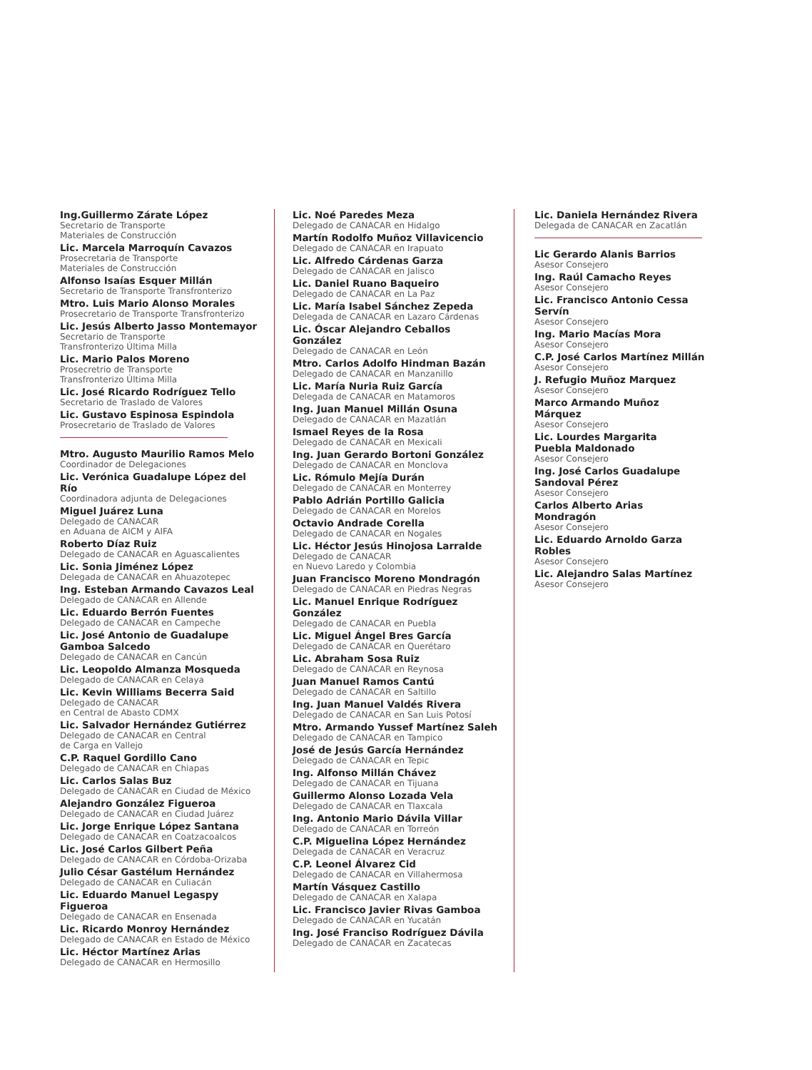Ing.Guillermo Zárate López
Secretario de Transporte
Materiales de Construcción
Lic. Marcela Marroquín Cavazos
Prosecretaria de Transporte
Materiales de Construcción
Alfonso Isaías Esquer Millán
Secretario de Transporte Transfronterizo
Mtro. Luis Mario Alonso Morales
Prosecretario de Transporte Transfronterizo
Lic. Jesús Alberto Jasso Montemayor
Secretario de Transporte
Transfronterizo Última Milla
Lic. Mario Palos Moreno
Prosecretrio de Transporte
Transfronterizo Última Milla
Lic. José Ricardo Rodríguez Tello
Secretario de Traslado de Valores
Lic. Gustavo Espinosa Espindola
Prosecretario de Traslado de Valores
Mtro. Augusto Maurilio Ramos Melo
Coordinador de Delegaciones
Lic. Verónica Guadalupe López del Río
Coordinadora adjunta de Delegaciones
Miguel Juárez Luna
Delegado de CANACAR
en Aduana de AICM y AIFA
Roberto Díaz Ruiz
Delegado de CANACAR en Aguascalientes
Lic. Sonia Jiménez López
Delegada de CANACAR en Ahuazotepec
Ing. Esteban Armando Cavazos Leal
Delegado de CANACAR en Allende
Lic. Eduardo Berrón Fuentes
Delegado de CANACAR en Campeche
Lic. José Antonio de Guadalupe
Gamboa Salcedo
Delegado de CANACAR en Cancún
Lic. Leopoldo Almanza Mosqueda
Delegado de CANACAR en Celaya
Lic. Kevin Williams Becerra Said
Delegado de CANACAR
en Central de Abasto CDMX
Lic. Salvador Hernández Gutiérrez
Delegado de CANACAR en Central
de Carga en Vallejo
C.P. Raquel Gordillo Cano
Delegado de CANACAR en Chiapas
Lic. Carlos Salas Buz
Delegado de CANACAR en Ciudad de México
Alejandro González Figueroa
Delegado de CANACAR en Ciudad Juárez
Lic. Jorge Enrique López Santana
Delegado de CANACAR en Coatzacoalcos
Lic. José Carlos Gilbert Peña
Delegado de CANACAR en Córdoba-Orizaba
Julio César Gastélum Hernández
Delegado de CANACAR en Culiacán
Lic. Eduardo Manuel Legaspy Figueroa
Delegado de CANACAR en Ensenada
Lic. Ricardo Monroy Hernández
Delegado de CANACAR en Estado de México
Lic. Héctor Martínez Arias
Delegado de CANACAR en Hermosillo
Lic. Noé Paredes Meza
Delegado de CANACAR en Hidalgo
Martín Rodolfo Muñoz Villavicencio
Delegado de CANACAR en Irapuato
Lic. Alfredo Cárdenas Garza
Delegado de CANACAR en Jalisco
Lic. Daniel Ruano Baqueiro
Delegado de CANACAR en La Paz
Lic. María Isabel Sánchez Zepeda
Delegada de CANACAR en Lazaro Cárdenas
Lic. Óscar Alejandro Ceballos González
Delegado de CANACAR en León
Mtro. Carlos Adolfo Hindman Bazán
Delegado de CANACAR en Manzanillo
Lic. María Nuria Ruiz García
Delegada de CANACAR en Matamoros
Ing. Juan Manuel Millán Osuna
Delegado de CANACAR en Mazatlán
Ismael Reyes de la Rosa
Delegado de CANACAR en Mexicali
Ing. Juan Gerardo Bortoni González
Delegado de CANACAR en Monclova
Lic. Rómulo Mejía Durán
Delegado de CANACAR en Monterrey
Pablo Adrián Portillo Galicia
Delegado de CANACAR en Morelos
Octavio Andrade Corella
Delegado de CANACAR en Nogales
Lic. Héctor Jesús Hinojosa Larralde
Delegado de CANACAR
en Nuevo Laredo y Colombia
Juan Francisco Moreno Mondragón
Delegado de CANACAR en Piedras Negras
Lic. Manuel Enrique Rodríguez González
Delegado de CANACAR en Puebla
Lic. Miguel Ángel Bres García
Delegado de CANACAR en Querétaro
Lic. Abraham Sosa Ruiz
Delegado de CANACAR en Reynosa
Juan Manuel Ramos Cantú
Delegado de CANACAR en Saltillo
Ing. Juan Manuel Valdés Rivera
Delegado de CANACAR en San Luis Potosí
Mtro. Armando Yussef Martínez Saleh
Delegado de CANACAR en Tampico
José de Jesús García Hernández
Delegado de CANACAR en Tepic
Ing. Alfonso Millán Chávez
Delegado de CANACAR en Tijuana
Guillermo Alonso Lozada Vela
Delegado de CANACAR en Tlaxcala
Ing. Antonio Mario Dávila Villar
Delegado de CANACAR en Torreón
C.P. Miguelina López Hernández
Delegada de CANACAR en Veracruz
C.P. Leonel Álvarez Cid
Delegado de CANACAR en Villahermosa
Martín Vásquez Castillo
Delegado de CANACAR en Xalapa
Lic. Francisco Javier Rivas Gamboa
Delegado de CANACAR en Yucatán
Ing. José Franciso Rodríguez Dávila
Delegado de CANACAR en Zacatecas
Lic. Daniela Hernández Rivera
Delegada de CANACAR en Zacatlán
Lic Gerardo Alanis Barrios
Asesor Consejero
Ing. Raúl Camacho Reyes
Asesor Consejero
Lic. Francisco Antonio Cessa Servín
Asesor Consejero
Ing. Mario Macías Mora
Asesor Consejero
C.P. José Carlos Martínez Millán
Asesor Consejero
J. Refugio Muñoz Marquez
Asesor Consejero
Marco Armando Muñoz Márquez
Asesor Consejero
Lic. Lourdes Margarita
Puebla Maldonado
Asesor Consejero
Ing. José Carlos Guadalupe
Sandoval Pérez
Asesor Consejero
Carlos Alberto Arias Mondragón
Asesor Consejero
Lic. Eduardo Arnoldo Garza Robles
Asesor Consejero
Lic. Alejandro Salas Martínez
Asesor Consejero